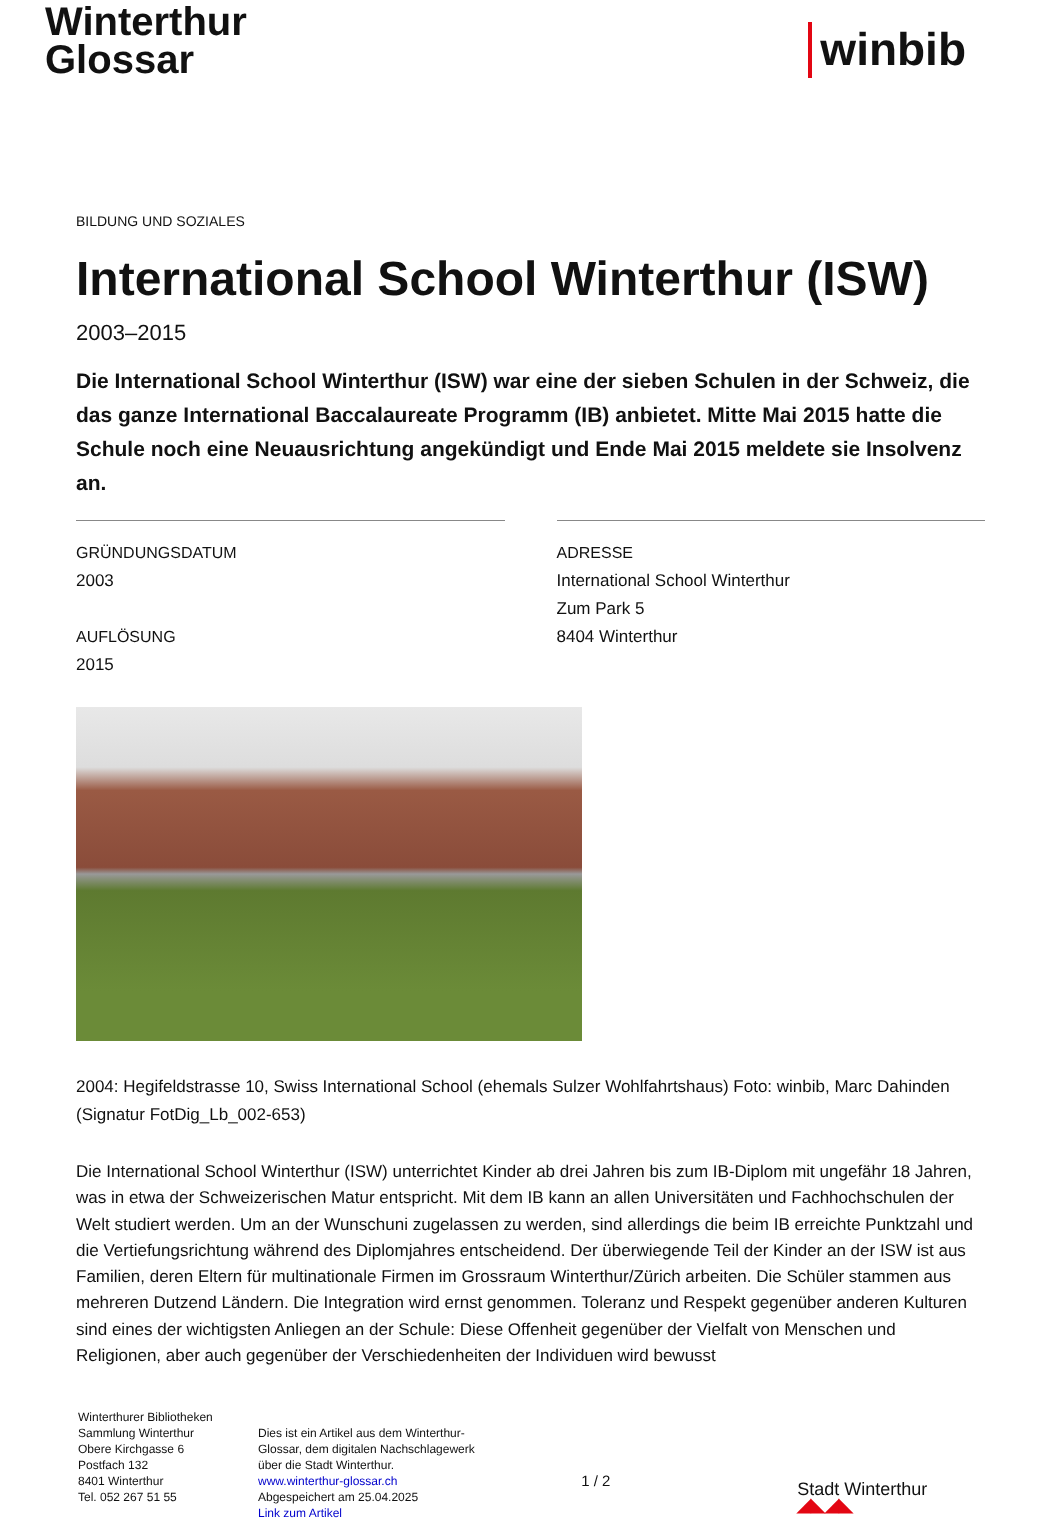Winterthur
Glossar
winbib
BILDUNG UND SOZIALES
International School Winterthur (ISW)
2003–2015
Die International School Winterthur (ISW) war eine der sieben Schulen in der Schweiz, die das ganze International Baccalaureate Programm (IB) anbietet. Mitte Mai 2015 hatte die Schule noch eine Neuausrichtung angekündigt und Ende Mai 2015 meldete sie Insolvenz an.
GRÜNDUNGSDATUM
2003
AUFLÖSUNG
2015
ADRESSE
International School Winterthur
Zum Park 5
8404 Winterthur
2004: Hegifeldstrasse 10, Swiss International School (ehemals Sulzer Wohlfahrtshaus) Foto: winbib, Marc Dahinden (Signatur FotDig_Lb_002-653)
Die International School Winterthur (ISW) unterrichtet Kinder ab drei Jahren bis zum IB-Diplom mit ungefähr 18 Jahren, was in etwa der Schweizerischen Matur entspricht. Mit dem IB kann an allen Universitäten und Fachhochschulen der Welt studiert werden. Um an der Wunschuni zugelassen zu werden, sind allerdings die beim IB erreichte Punktzahl und die Vertiefungsrichtung während des Diplomjahres entscheidend. Der überwiegende Teil der Kinder an der ISW ist aus Familien, deren Eltern für multinationale Firmen im Grossraum Winterthur/Zürich arbeiten. Die Schüler stammen aus mehreren Dutzend Ländern. Die Integration wird ernst genommen. Toleranz und Respekt gegenüber anderen Kulturen sind eines der wichtigsten Anliegen an der Schule: Diese Offenheit gegenüber der Vielfalt von Menschen und Religionen, aber auch gegenüber der Verschiedenheiten der Individuen wird bewusst
Winterthurer Bibliotheken
Sammlung Winterthur
Obere Kirchgasse 6
Postfach 132
8401 Winterthur
Tel. 052 267 51 55
Dies ist ein Artikel aus dem Winterthur-Glossar, dem digitalen Nachschlagewerk über die Stadt Winterthur.
www.winterthur-glossar.ch
Abgespeichert am 25.04.2025
Link zum Artikel
1 / 2
Stadt Winterthur ◢◣◢◣